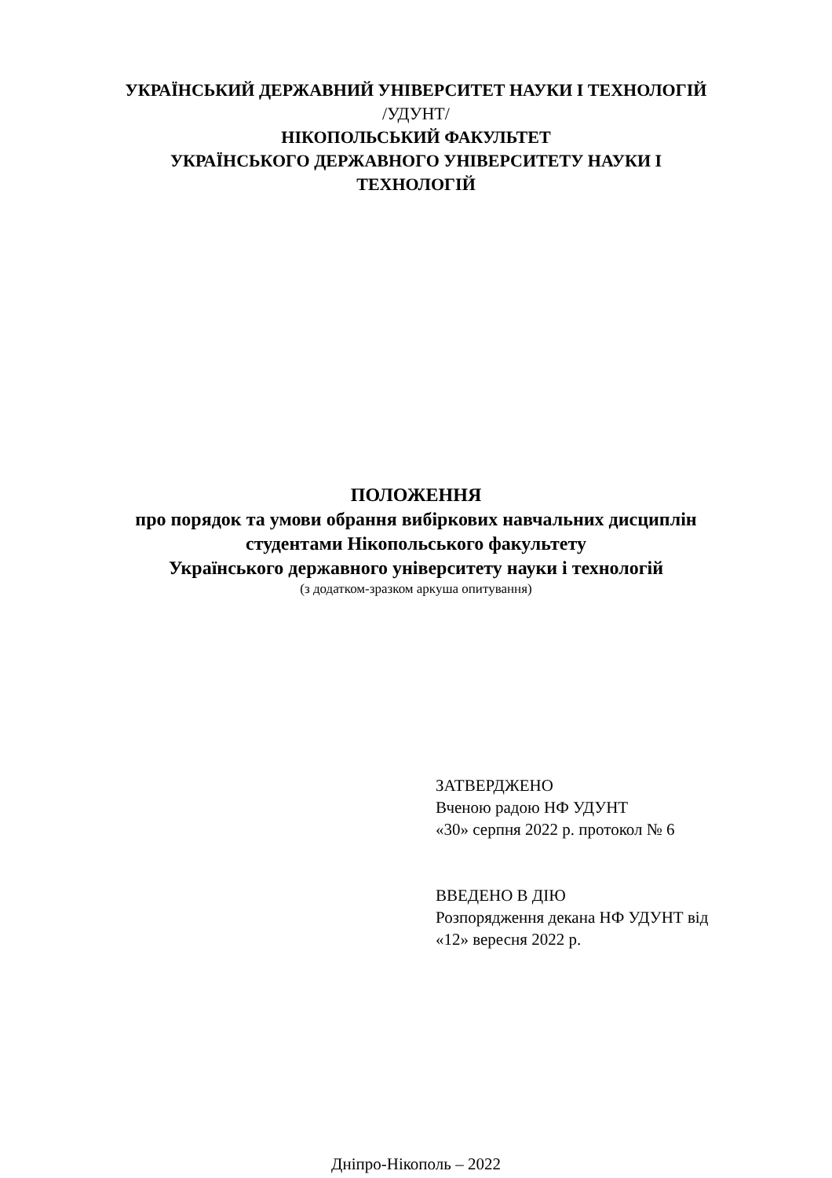УКРАЇНСЬКИЙ ДЕРЖАВНИЙ УНІВЕРСИТЕТ НАУКИ І ТЕХНОЛОГІЙ
/УДУНТ/
НІКОПОЛЬСЬКИЙ ФАКУЛЬТЕТ
УКРАЇНСЬКОГО ДЕРЖАВНОГО УНІВЕРСИТЕТУ НАУКИ І
ТЕХНОЛОГІЙ
ПОЛОЖЕННЯ
про порядок та умови обрання вибіркових навчальних дисциплін
студентами Нікопольського факультету
Українського державного університету науки і технологій
(з додатком-зразком аркуша опитування)
ЗАТВЕРДЖЕНО
Вченою радою НФ УДУНТ
«30» серпня 2022 р. протокол № 6
ВВЕДЕНО В ДІЮ
Розпорядження декана НФ УДУНТ від
«12» вересня 2022 р.
Дніпро-Нікополь – 2022